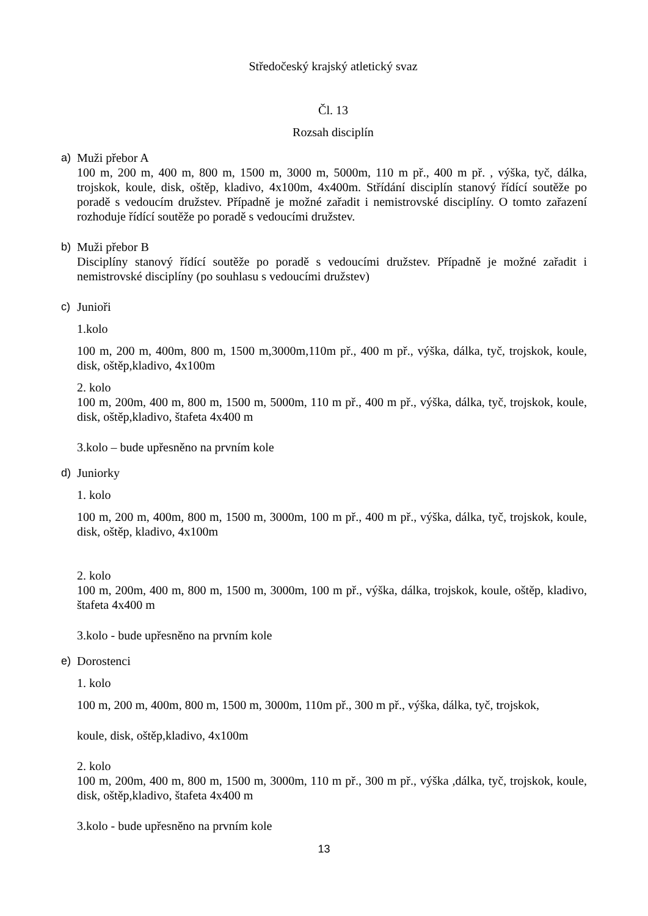Středočeský krajský atletický svaz
Čl. 13
Rozsah disciplín
a) Muži přebor A
100 m, 200 m, 400 m, 800 m, 1500 m, 3000 m, 5000m, 110 m př., 400 m př. , výška, tyč, dálka, trojskok, koule, disk, oštěp, kladivo, 4x100m, 4x400m. Střídání disciplín stanový řídící soutěže po poradě s vedoucím družstev. Případně je možné zařadit i nemistrovské disciplíny. O tomto zařazení rozhoduje řídící soutěže po poradě s vedoucími družstev.
b) Muži přebor B
Disciplíny stanový řídící soutěže po poradě s vedoucími družstev. Případně je možné zařadit i nemistrovské disciplíny (po souhlasu s vedoucími družstev)
c) Junioři
1.kolo
100 m, 200 m, 400m, 800 m, 1500 m,3000m,110m př., 400 m př., výška, dálka, tyč, trojskok, koule, disk, oštěp,kladivo, 4x100m
2. kolo
100 m, 200m, 400 m, 800 m, 1500 m, 5000m, 110 m př., 400 m př., výška, dálka, tyč, trojskok, koule, disk, oštěp,kladivo, štafeta 4x400 m
3.kolo – bude upřesněno na prvním kole
d) Juniorky
1. kolo
100 m, 200 m, 400m, 800 m, 1500 m, 3000m, 100 m př., 400 m př., výška, dálka, tyč, trojskok, koule, disk, oštěp, kladivo, 4x100m
2. kolo
100 m, 200m, 400 m, 800 m, 1500 m, 3000m, 100 m př., výška, dálka, trojskok, koule, oštěp, kladivo, štafeta 4x400 m
3.kolo - bude upřesněno na prvním kole
e) Dorostenci
1. kolo
100 m, 200 m, 400m, 800 m, 1500 m, 3000m, 110m př., 300 m př., výška, dálka, tyč, trojskok,
koule, disk, oštěp,kladivo, 4x100m
2. kolo
100 m, 200m, 400 m, 800 m, 1500 m, 3000m, 110 m př., 300 m př., výška ,dálka, tyč, trojskok, koule, disk, oštěp,kladivo, štafeta 4x400 m
3.kolo - bude upřesněno na prvním kole
13